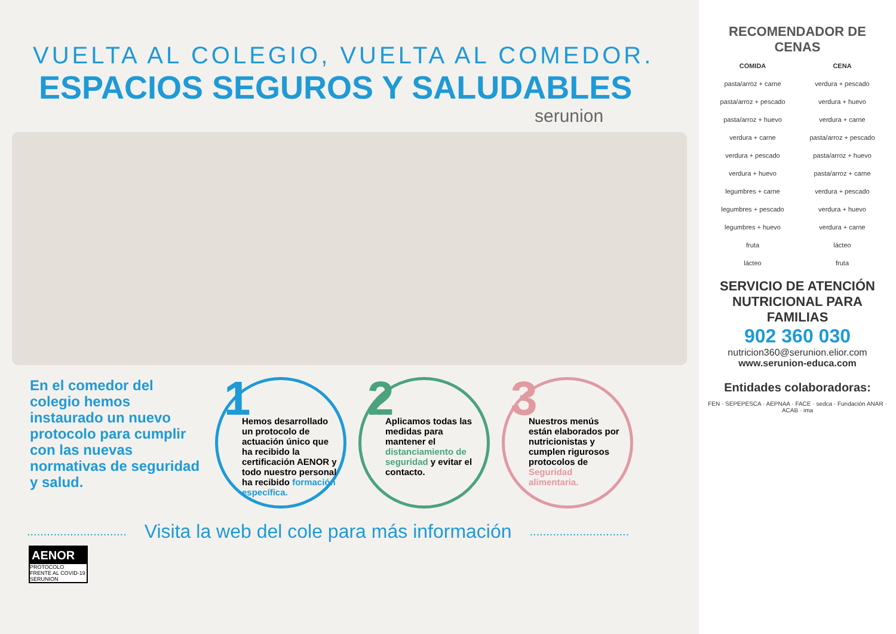VUELTA AL COLEGIO, VUELTA AL COMEDOR.
ESPACIOS SEGUROS Y SALUDABLES
serunion
En el comedor del colegio hemos instaurado un nuevo protocolo para cumplir con las nuevas normativas de seguridad y salud.
1 Hemos desarrollado un protocolo de actuación único que ha recibido la certificación AENOR y todo nuestro personal ha recibido formación específica.
2 Aplicamos todas las medidas para mantener el distanciamiento de seguridad y evitar el contacto.
3 Nuestros menús están elaborados por nutricionistas y cumplen rigurosos protocolos de Seguridad alimentaria.
.............................. Visita la web del cole para más información..............................
AENOR
PROTOCOLO
FRENTE AL COVID-19
SERUNION
RECOMENDADOR DE CENAS
COMIDA CENA pasta/arroz + carne verdura + pescado pasta/arroz + pescado verdura + huevo pasta/arroz + huevo verdura + carne verdura + carne pasta/arroz + pescado verdura + pescado pasta/arroz + huevo verdura + huevo pasta/arroz + carne legumbres + carne verdura + pescado legumbres + pescado verdura + huevo legumbres + huevo verdura + carne fruta lácteo lácteo fruta
SERVICIO DE ATENCIÓN NUTRICIONAL PARA FAMILIAS
902 360 030
nutricion360@serunion.elior.com
www.serunion-educa.com
Entidades colaboradoras:
FEN · SEPEPESCA · AEPNAA · FACE · sedca · Fundación ANAR · ACAB · ima